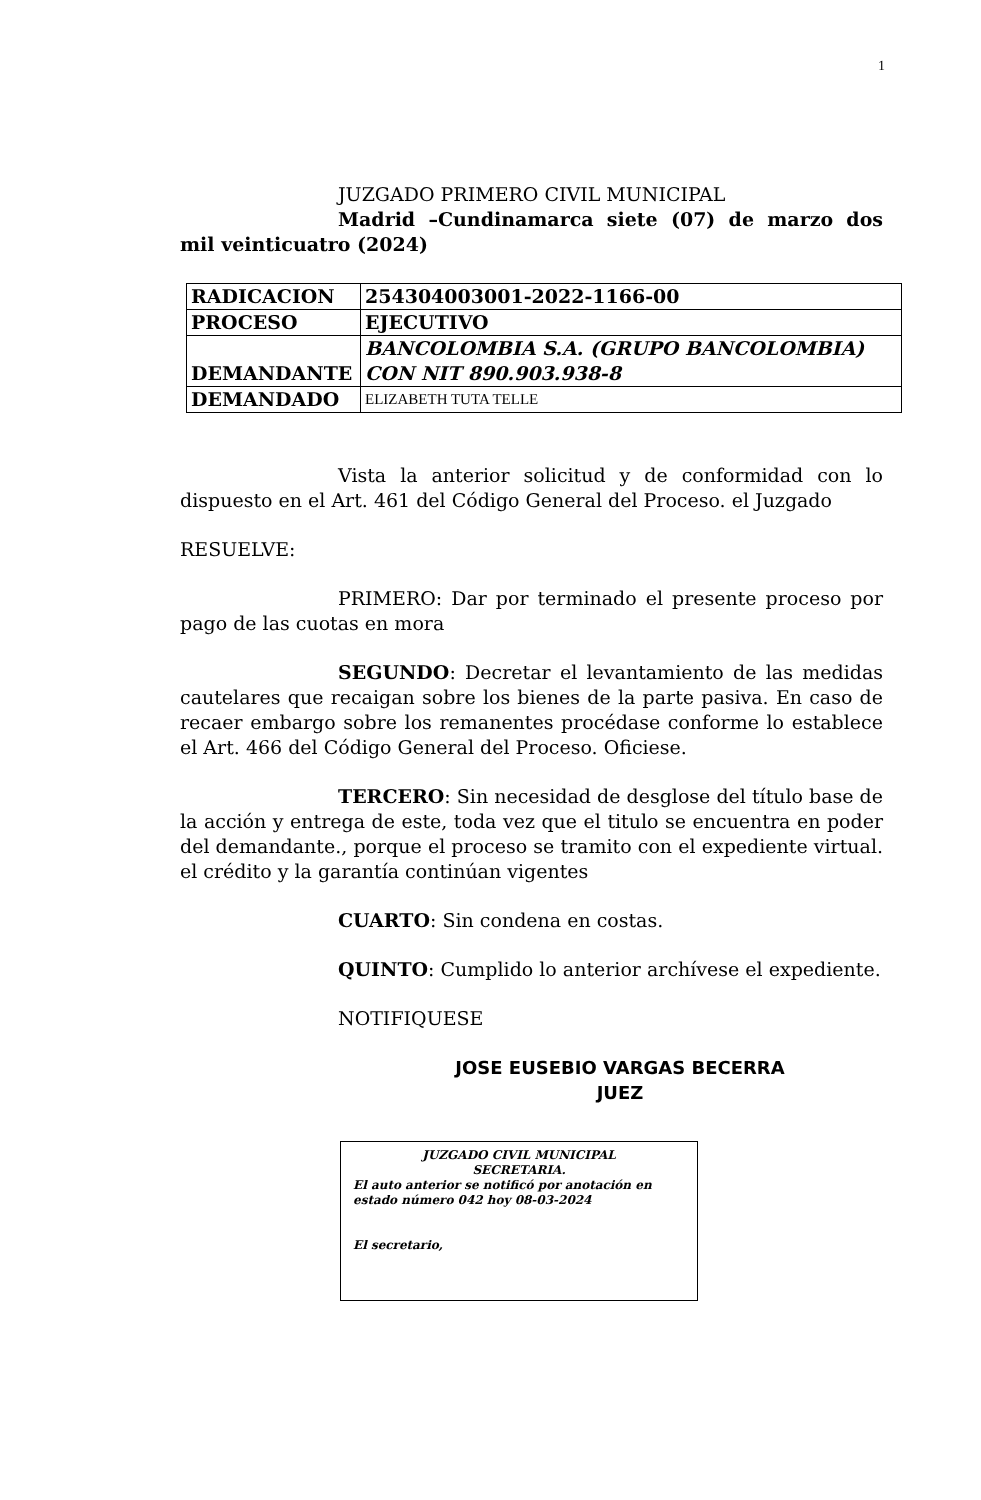1
JUZGADO PRIMERO CIVIL MUNICIPAL
Madrid –Cundinamarca siete (07) de marzo dos mil veinticuatro (2024)
| RADICACION | 254304003001-2022-1166-00 |
| PROCESO | EJECUTIVO |
| DEMANDANTE | BANCOLOMBIA S.A. (GRUPO BANCOLOMBIA) CON NIT 890.903.938-8 |
| DEMANDADO | ELIZABETH TUTA TELLE |
Vista la anterior solicitud y de conformidad con lo dispuesto en el Art. 461 del Código General del Proceso. el Juzgado
RESUELVE:
PRIMERO: Dar por terminado el presente proceso por pago de las cuotas en mora
SEGUNDO: Decretar el levantamiento de las medidas cautelares que recaigan sobre los bienes de la parte pasiva. En caso de recaer embargo sobre los remanentes procédase conforme lo establece el Art. 466 del Código General del Proceso. Oficiese.
TERCERO: Sin necesidad de desglose del título base de la acción y entrega de este, toda vez que el titulo se encuentra en poder del demandante., porque el proceso se tramito con el expediente virtual. el crédito y la garantía continúan vigentes
CUARTO: Sin condena en costas.
QUINTO: Cumplido lo anterior archívese el expediente.
NOTIFIQUESE
JOSE EUSEBIO VARGAS BECERRA
JUEZ
JUZGADO CIVIL MUNICIPAL
SECRETARIA.
El auto anterior se notificó por anotación en estado número 042 hoy 08-03-2024
El secretario,